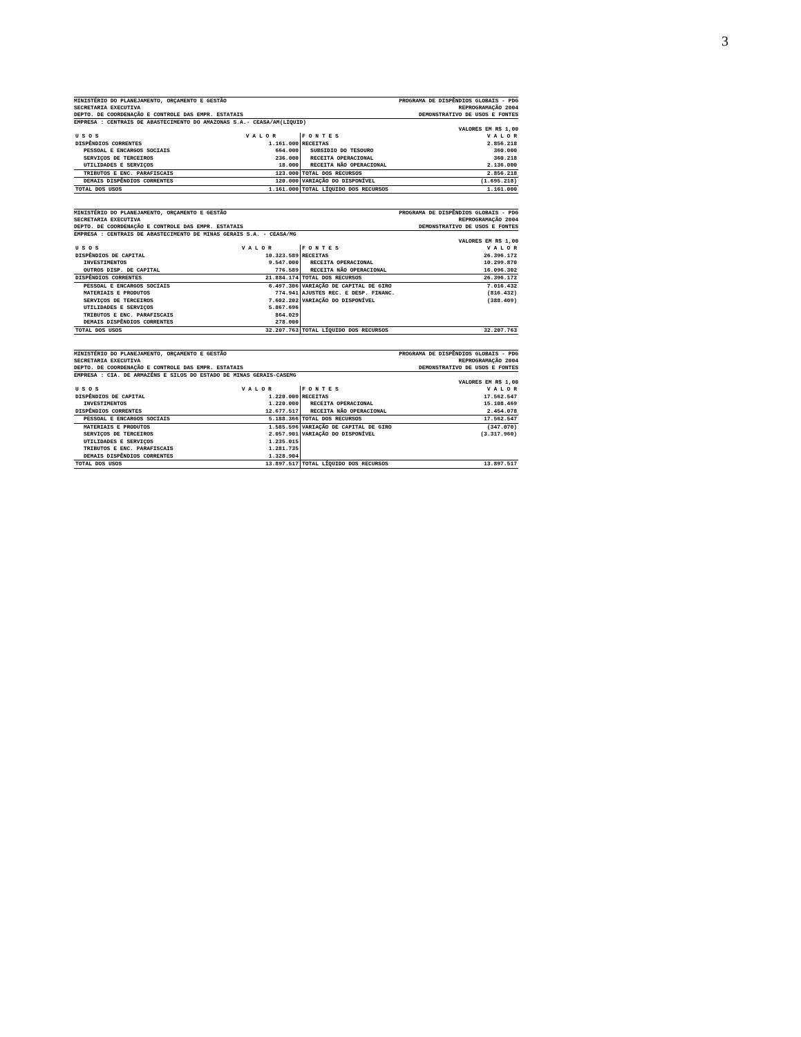3
MINISTÉRIO DO PLANEJAMENTO, ORÇAMENTO E GESTÃO PROGRAMA DE DISPÊNDIOS GLOBAIS - PDG
SECRETARIA EXECUTIVA REPROGRAMAÇÃO 2004
DEPTO. DE COORDENAÇÃO E CONTROLE DAS EMPR. ESTATAIS DEMONSTRATIVO DE USOS E FONTES
EMPRESA : CENTRAIS DE ABASTECIMENTO DO AMAZONAS S.A.- CEASA/AM(LIQUID)
VALORES EM R$ 1,00
| U S O S | V A L O R | F O N T E S | V A L O R |
| --- | --- | --- | --- |
| DISPÊNDIOS CORRENTES | 1.161.000 | RECEITAS | 2.856.218 |
| PESSOAL E ENCARGOS SOCIAIS | 664.000 | SUBSIDIO DO TESOURO | 360.000 |
| SERVIÇOS DE TERCEIROS | 236.000 | RECEITA OPERACIONAL | 360.218 |
| UTILIDADES E SERVIÇOS | 18.000 | RECEITA NÃO OPERACIONAL | 2.136.000 |
| TRIBUTOS E ENC. PARAFISCAIS | 123.000 | TOTAL DOS RECURSOS | 2.856.218 |
| DEMAIS DISPÊNDIOS CORRENTES | 120.000 | VARIAÇÃO DO DISPONÍVEL | (1.695.218) |
| TOTAL DOS USOS | 1.161.000 | TOTAL LÍQUIDO DOS RECURSOS | 1.161.000 |
MINISTÉRIO DO PLANEJAMENTO, ORÇAMENTO E GESTÃO PROGRAMA DE DISPÊNDIOS GLOBAIS - PDG
SECRETARIA EXECUTIVA REPROGRAMAÇÃO 2004
DEPTO. DE COORDENAÇÃO E CONTROLE DAS EMPR. ESTATAIS DEMONSTRATIVO DE USOS E FONTES
EMPRESA : CENTRAIS DE ABASTECIMENTO DE MINAS GERAIS S.A. - CEASA/MG
VALORES EM R$ 1,00
| U S O S | V A L O R | F O N T E S | V A L O R |
| --- | --- | --- | --- |
| DISPÊNDIOS DE CAPITAL | 10.323.589 | RECEITAS | 26.396.172 |
| INVESTIMENTOS | 9.547.000 | RECEITA OPERACIONAL | 10.299.870 |
| OUTROS DISP. DE CAPITAL | 776.589 | RECEITA NÃO OPERACIONAL | 16.096.302 |
| DISPÊNDIOS CORRENTES | 21.884.174 | TOTAL DOS RECURSOS | 26.396.172 |
| PESSOAL E ENCARGOS SOCIAIS | 6.497.306 | VARIAÇÃO DE CAPITAL DE GIRO | 7.016.432 |
| MATERIAIS E PRODUTOS | 774.941 | AJUSTES REC. E DESP. FINANC. | (816.432) |
| SERVIÇOS DE TERCEIROS | 7.602.202 | VARIAÇÃO DO DISPONÍVEL | (388.409) |
| UTILIDADES E SERVIÇOS | 5.867.696 | | |
| TRIBUTOS E ENC. PARAFISCAIS | 864.029 | | |
| DEMAIS DISPÊNDIOS CORRENTES | 278.000 | | |
| TOTAL DOS USOS | 32.207.763 | TOTAL LÍQUIDO DOS RECURSOS | 32.207.763 |
MINISTÉRIO DO PLANEJAMENTO, ORÇAMENTO E GESTÃO PROGRAMA DE DISPÊNDIOS GLOBAIS - PDG
SECRETARIA EXECUTIVA REPROGRAMAÇÃO 2004
DEPTO. DE COORDENAÇÃO E CONTROLE DAS EMPR. ESTATAIS DEMONSTRATIVO DE USOS E FONTES
EMPRESA : CIA. DE ARMAZÉNS E SILOS DO ESTADO DE MINAS GERAIS-CASEMG
VALORES EM R$ 1,00
| U S O S | V A L O R | F O N T E S | V A L O R |
| --- | --- | --- | --- |
| DISPÊNDIOS DE CAPITAL | 1.220.000 | RECEITAS | 17.562.547 |
| INVESTIMENTOS | 1.220.000 | RECEITA OPERACIONAL | 15.108.469 |
| DISPÊNDIOS CORRENTES | 12.677.517 | RECEITA NÃO OPERACIONAL | 2.454.078 |
| PESSOAL E ENCARGOS SOCIAIS | 5.188.366 | TOTAL DOS RECURSOS | 17.562.547 |
| MATERIAIS E PRODUTOS | 1.585.596 | VARIAÇÃO DE CAPITAL DE GIRO | (347.070) |
| SERVIÇOS DE TERCEIROS | 2.057.901 | VARIAÇÃO DO DISPONÍVEL | (3.317.960) |
| UTILIDADES E SERVIÇOS | 1.235.015 | | |
| TRIBUTOS E ENC. PARAFISCAIS | 1.281.735 | | |
| DEMAIS DISPÊNDIOS CORRENTES | 1.328.904 | | |
| TOTAL DOS USOS | 13.897.517 | TOTAL LÍQUIDO DOS RECURSOS | 13.897.517 |